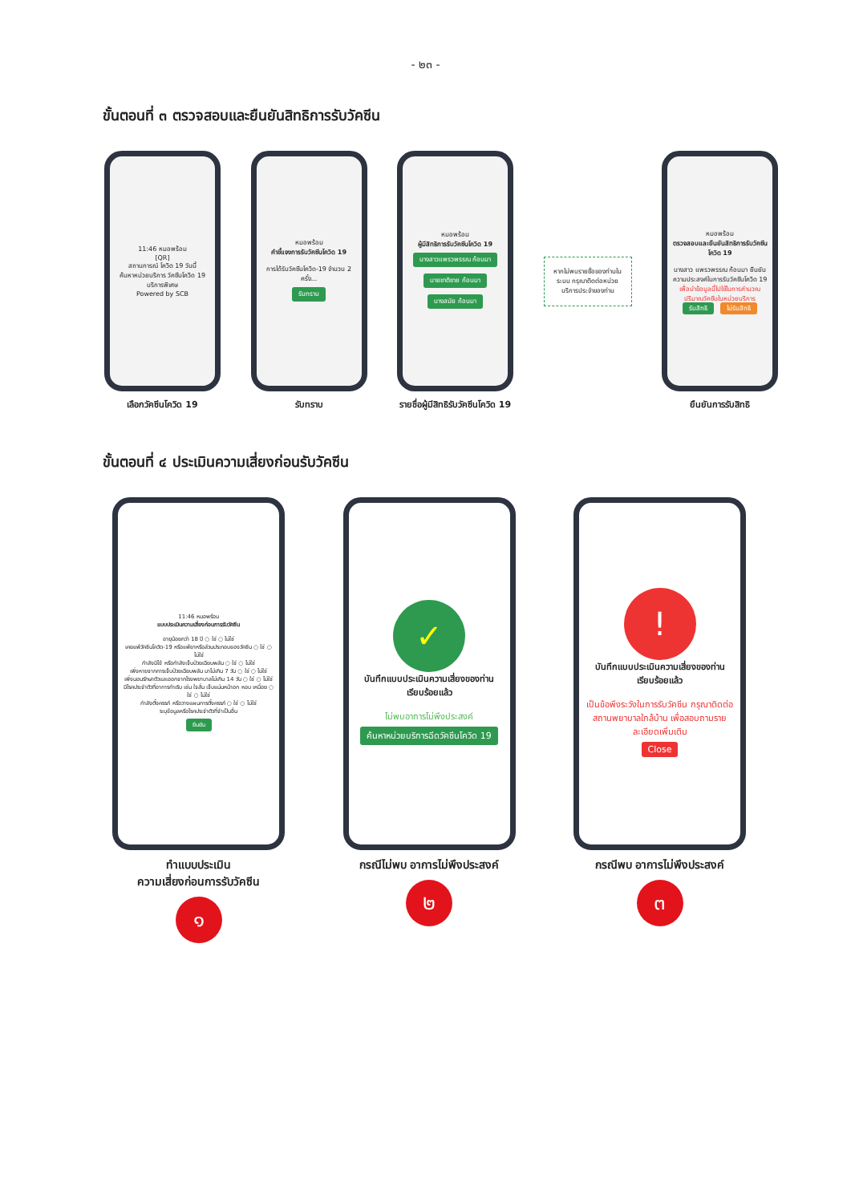- ๒๓ -
ขั้นตอนที่ ๓ ตรวจสอบและยืนยันสิทธิการรับวัคซีน
11:46 หมอพร้อม
[QR]
สถานการณ์ โควิด 19 วันนี้
ค้นหาหน่วยบริการ วัคซีนโควิด 19 บริการพิเศษ
Powered by SCB
เลือกวัคซีนโควิด 19
หมอพร้อม
คำชี้แจงการรับวัคซีนโควิด 19
การได้รับวัคซีนโควิด-19 จำนวน 2 ครั้ง...
รับทราบ
รับทราบ
หมอพร้อม
ผู้มีสิทธิการรับวัคซีนโควิด 19
นางสาวแพรวพรรณ ก้อนมา
นายชาติชาย ก้อนมา
นางสมัย ก้อนมา
รายชื่อผู้มีสิทธิรับวัคซีนโควิด 19
หากไม่พบรายชื่อของท่านในระบบ กรุณาติดต่อหน่วยบริการประจำของท่าน
หมอพร้อม
ตรวจสอบและยืนยันสิทธิการรับวัคซีนโควิด 19
นางสาว แพรวพรรณ ก้อนมา ยืนยันความประสงค์ในการรับวัคซีนโควิด 19
เพื่อนำข้อมูลนี้ไปใช้ในการคำนวณปริมาณวัคซีนในหน่วยบริการ
รับสิทธิ ไม่รับสิทธิ
ยืนยันการรับสิทธิ
ขั้นตอนที่ ๔ ประเมินความเสี่ยงก่อนรับวัคซีน
11:46 หมอพร้อม
แบบประเมินความเสี่ยงก่อนการรับวัคซีน
อายุน้อยกว่า 18 ปี ○ ใช่ ○ ไม่ใช่
เคยแพ้วัคซีนโควิด-19 หรือแพ้ยาหรือส่วนประกอบของวัคซีน ○ ใช่ ○ ไม่ใช่
กำลังมีไข้ หรือกำลังเจ็บป่วยเฉียบพลัน ○ ใช่ ○ ไม่ใช่
เพิ่งหายจากการเจ็บป่วยเฉียบพลัน มาไม่เกิน 7 วัน ○ ใช่ ○ ไม่ใช่
เพิ่งนอนรักษาตัวและออกจากโรงพยาบาลไม่เกิน 14 วัน ○ ใช่ ○ ไม่ใช่
มีโรคประจำตัวที่อาการกำเริบ เช่น ใจสั่น เจ็บแน่นหน้าอก หอบ เหนื่อย ○ ใช่ ○ ไม่ใช่
กำลังตั้งครรภ์ หรือวางแผนการตั้งครรภ์ ○ ใช่ ○ ไม่ใช่
ระบุข้อมูลหรือโรคประจำตัวที่จำเป็นอื่น
ยืนยัน
ทำแบบประเมิน
ความเสี่ยงก่อนการรับวัคซีน
๑
✓
บันทึกแบบประเมินความเสี่ยงของท่านเรียบร้อยแล้ว
ไม่พบอาการไม่พึงประสงค์
ค้นหาหน่วยบริการฉีดวัคซีนโควิด 19
กรณีไม่พบ อาการไม่พึงประสงค์
๒
!
บันทึกแบบประเมินความเสี่ยงของท่านเรียบร้อยแล้ว
เป็นข้อพึงระวังในการรับวัคซีน กรุณาติดต่อสถานพยาบาลใกล้บ้าน เพื่อสอบถามรายละเอียดเพิ่มเติม
Close
กรณีพบ อาการไม่พึงประสงค์
๓